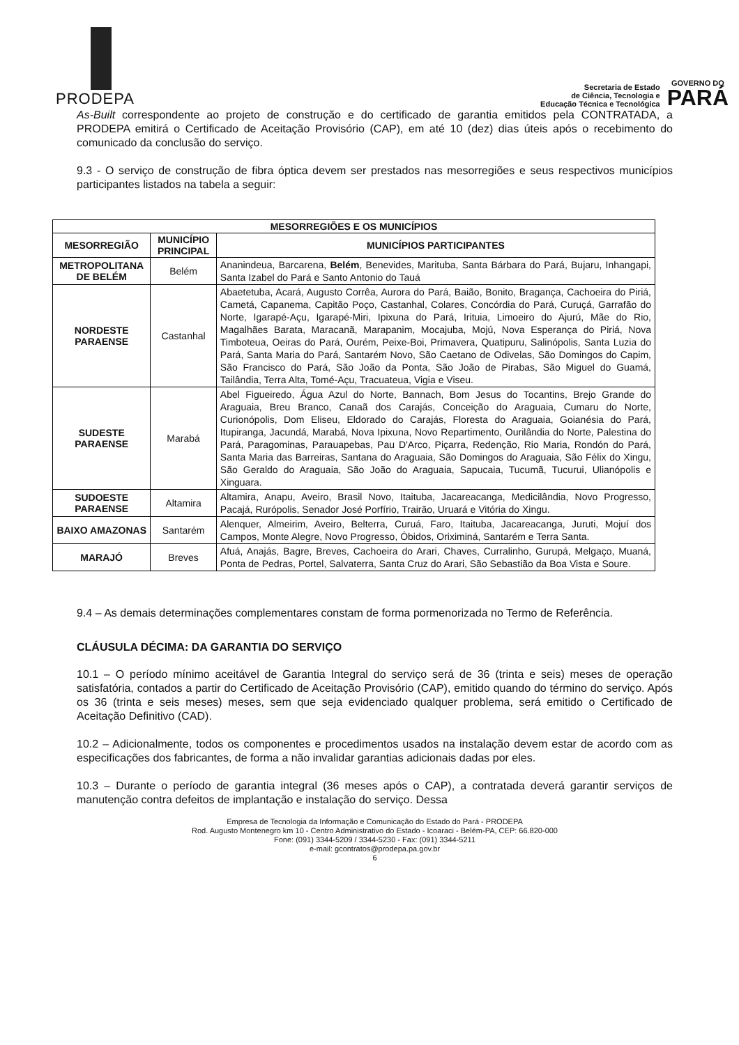PRODEPA
Secretaria de Estado
de Ciência, Tecnologia e
Educação Técnica e Tecnológica
GOVERNO DO
PARÁ
As-Built correspondente ao projeto de construção e do certificado de garantia emitidos pela CONTRATADA, a PRODEPA emitirá o Certificado de Aceitação Provisório (CAP), em até 10 (dez) dias úteis após o recebimento do comunicado da conclusão do serviço.
9.3 - O serviço de construção de fibra óptica devem ser prestados nas mesorregiões e seus respectivos municípios participantes listados na tabela a seguir:
| MESORREGIÕES E OS MUNICÍPIOS | | |
| --- | --- | --- |
| MESORREGIÃO | MUNICÍPIO PRINCIPAL | MUNICÍPIOS PARTICIPANTES |
| METROPOLITANA DE BELÉM | Belém | Ananindeua, Barcarena, Belém , Benevides, Marituba, Santa Bárbara do Pará, Bujaru, Inhangapi, Santa Izabel do Pará e Santo Antonio do Tauá |
| NORDESTE PARAENSE | Castanhal | Abaetetuba, Acará, Augusto Corrêa, Aurora do Pará, Baião, Bonito, Bragança, Cachoeira do Piriá, Cametá, Capanema, Capitão Poço, Castanhal, Colares, Concórdia do Pará, Curuçá, Garrafão do Norte, Igarapé-Açu, Igarapé-Miri, Ipixuna do Pará, Irituia, Limoeiro do Ajurú, Mãe do Rio, Magalhães Barata, Maracanã, Marapanim, Mocajuba, Mojú, Nova Esperança do Piriá, Nova Timboteua, Oeiras do Pará, Ourém, Peixe-Boi, Primavera, Quatipuru, Salinópolis, Santa Luzia do Pará, Santa Maria do Pará, Santarém Novo, São Caetano de Odivelas, São Domingos do Capim, São Francisco do Pará, São João da Ponta, São João de Pirabas, São Miguel do Guamá, Tailândia, Terra Alta, Tomé-Açu, Tracuateua, Vigia e Viseu. |
| SUDESTE PARAENSE | Marabá | Abel Figueiredo, Água Azul do Norte, Bannach, Bom Jesus do Tocantins, Brejo Grande do Araguaia, Breu Branco, Canaã dos Carajás, Conceição do Araguaia, Cumaru do Norte, Curionópolis, Dom Eliseu, Eldorado do Carajás, Floresta do Araguaia, Goianésia do Pará, Itupiranga, Jacundá, Marabá, Nova Ipixuna, Novo Repartimento, Ourilândia do Norte, Palestina do Pará, Paragominas, Parauapebas, Pau D'Arco, Piçarra, Redenção, Rio Maria, Rondón do Pará, Santa Maria das Barreiras, Santana do Araguaia, São Domingos do Araguaia, São Félix do Xingu, São Geraldo do Araguaia, São João do Araguaia, Sapucaia, Tucumã, Tucurui, Ulianópolis e Xinguara. |
| SUDOESTE PARAENSE | Altamira | Altamira, Anapu, Aveiro, Brasil Novo, Itaituba, Jacareacanga, Medicilândia, Novo Progresso, Pacajá, Rurópolis, Senador José Porfírio, Trairão, Uruará e Vitória do Xingu. |
| BAIXO AMAZONAS | Santarém | Alenquer, Almeirim, Aveiro, Belterra, Curuá, Faro, Itaituba, Jacareacanga, Juruti, Mojuí dos Campos, Monte Alegre, Novo Progresso, Óbidos, Oriximiná, Santarém e Terra Santa. |
| MARAJÓ | Breves | Afuá, Anajás, Bagre, Breves, Cachoeira do Arari, Chaves, Curralinho, Gurupá, Melgaço, Muaná, Ponta de Pedras, Portel, Salvaterra, Santa Cruz do Arari, São Sebastião da Boa Vista e Soure. |
9.4 – As demais determinações complementares constam de forma pormenorizada no Termo de Referência.
CLÁUSULA DÉCIMA: DA GARANTIA DO SERVIÇO
10.1 – O período mínimo aceitável de Garantia Integral do serviço será de 36 (trinta e seis) meses de operação satisfatória, contados a partir do Certificado de Aceitação Provisório (CAP), emitido quando do término do serviço. Após os 36 (trinta e seis meses) meses, sem que seja evidenciado qualquer problema, será emitido o Certificado de Aceitação Definitivo (CAD).
10.2 – Adicionalmente, todos os componentes e procedimentos usados na instalação devem estar de acordo com as especificações dos fabricantes, de forma a não invalidar garantias adicionais dadas por eles.
10.3 – Durante o período de garantia integral (36 meses após o CAP), a contratada deverá garantir serviços de manutenção contra defeitos de implantação e instalação do serviço. Dessa
Empresa de Tecnologia da Informação e Comunicação do Estado do Pará - PRODEPA
Rod. Augusto Montenegro km 10 - Centro Administrativo do Estado - Icoaraci - Belém-PA, CEP: 66.820-000
Fone: (091) 3344-5209 / 3344-5230 - Fax: (091) 3344-5211
e-mail: gcontratos@prodepa.pa.gov.br
6